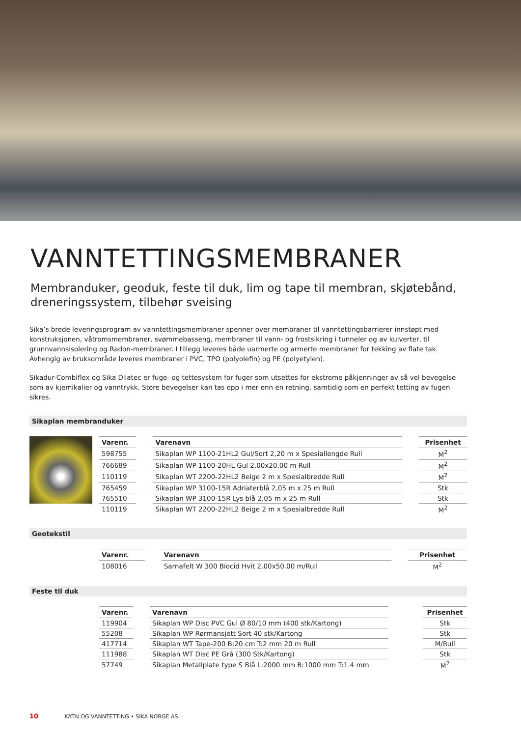VANNTETTINGSMEMBRANER
Membranduker, geoduk, feste til duk, lim og tape til membran, skjøtebånd, dreneringssystem, tilbehør sveising
Sika’s brede leveringsprogram av vanntettingsmembraner spenner over membraner til vanntettingsbarrierer innstøpt med konstruksjonen, våtromsmembraner, svømmebasseng, membraner til vann- og frostsikring i tunneler og av kulverter, til grunnvannsisolering og Radon-membraner. I tillegg leveres både uarmerte og armerte membraner for tekking av flate tak. Avhengig av bruksområde leveres membraner i PVC, TPO (polyolefin) og PE (polyetylen).
Sikadur-Combiflex og Sika Dilatec er fuge- og tettesystem for fuger som utsettes for ekstreme påkjenninger av så vel bevegelse som av kjemikalier og vanntrykk. Store bevegelser kan tas opp i mer enn en retning, samtidig som en perfekt tetting av fugen sikres.
Sikaplan membranduker
| Varenr. | | Varenavn | | Prisenhet |
| --- | --- | --- | --- | --- |
| 598755 | | Sikaplan WP 1100-21HL2 Gul/Sort 2,20 m x Spesiallengde Rull | | M<sup>2</sup> |
| 766689 | | Sikaplan WP 1100-20HL Gul 2.00x20.00 m Rull | | M<sup>2</sup> |
| 110119 | | Sikaplan WT 2200-22HL2 Beige 2 m x Spesialbredde Rull | | M<sup>2</sup> |
| 765459 | | Sikaplan WP 3100-15R Adriaterblå 2,05 m x 25 m Rull | | Stk |
| 765510 | | Sikaplan WP 3100-15R Lys blå 2,05 m x 25 m Rull | | Stk |
| 110119 | | Sikaplan WT 2200-22HL2 Beige 2 m x Spesialbredde Rull | | M<sup>2</sup> |
Geotekstil
| Varenr. | | Varenavn | | Prisenhet |
| --- | --- | --- | --- | --- |
| 108016 | | Sarnafelt W 300 Biocid Hvit 2.00x50.00 m/Rull | | M<sup>2</sup> |
Feste til duk
| Varenr. | | Varenavn | | Prisenhet |
| --- | --- | --- | --- | --- |
| 119904 | | Sikaplan WP Disc PVC Gul Ø 80/10 mm (400 stk/Kartong) | | Stk |
| 55208 | | Sikaplan WP Rørmansjett Sort 40 stk/Kartong | | Stk |
| 417714 | | Sikaplan WT Tape-200 B:20 cm T:2 mm 20 m Rull | | M/Rull |
| 111988 | | Sikaplan WT Disc PE Grå (300 Stk/Kartong) | | Stk |
| 57749 | | Sikaplan Metallplate type S Blå L:2000 mm B:1000 mm T:1.4 mm | | M<sup>2</sup> |
10 KATALOG VANNTETTING • SIKA NORGE AS